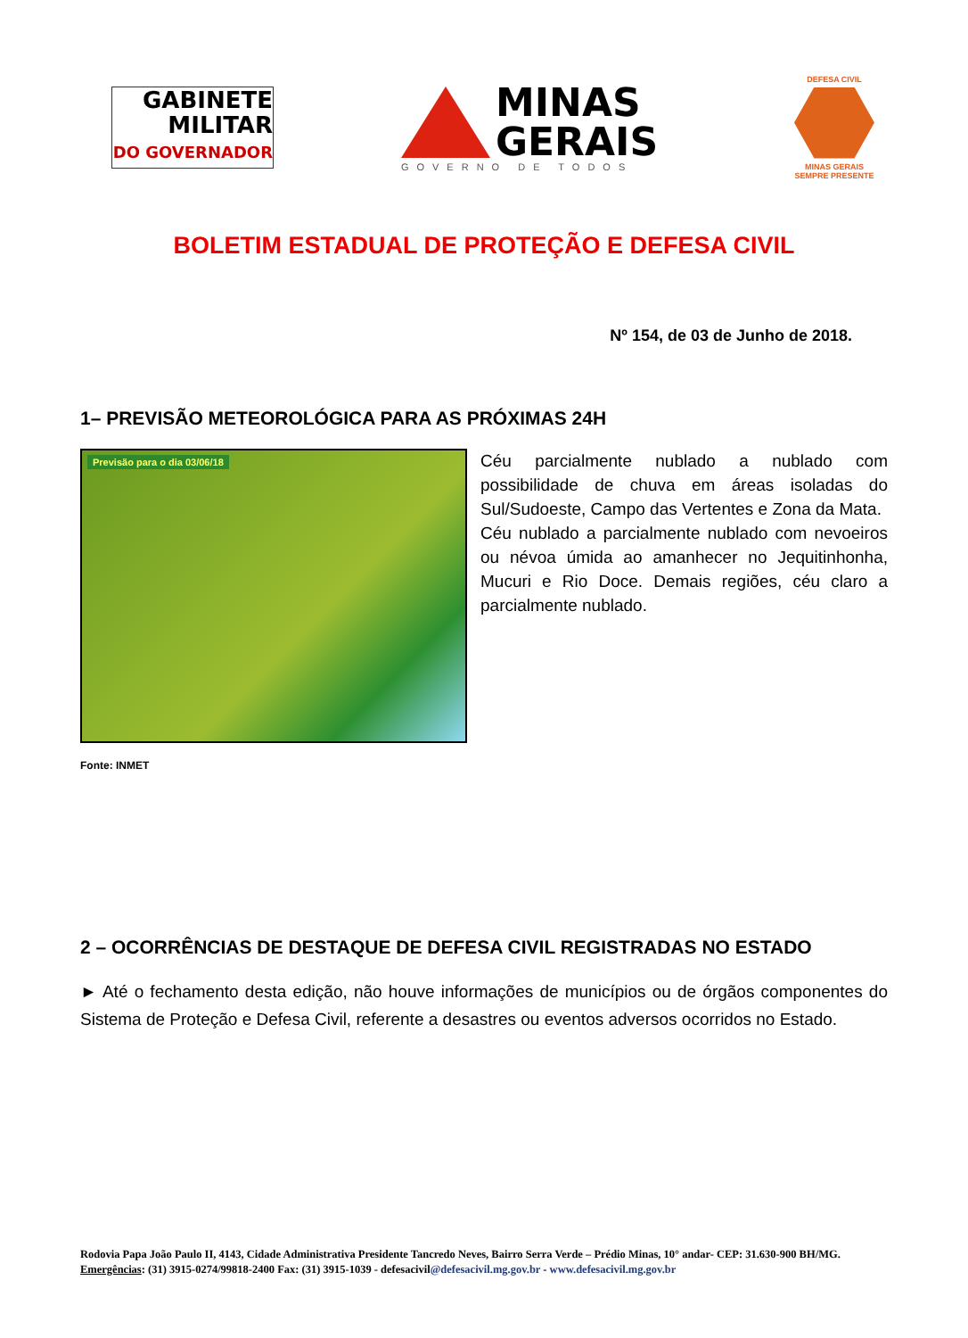GABINETE
MILITAR
DO GOVERNADOR
MINAS
GERAIS
GOVERNO DE TODOS
DEFESA CIVIL
MINAS GERAIS
SEMPRE PRESENTE
BOLETIM ESTADUAL DE PROTEÇÃO E DEFESA CIVIL
Nº 154, de 03 de Junho de 2018.
1– PREVISÃO METEOROLÓGICA PARA AS PRÓXIMAS 24H
Previsão para o dia 03/06/18
Céu parcialmente nublado a nublado com possibilidade de chuva em áreas isoladas do Sul/Sudoeste, Campo das Vertentes e Zona da Mata.
Céu nublado a parcialmente nublado com nevoeiros ou névoa úmida ao amanhecer no Jequitinhonha, Mucuri e Rio Doce. Demais regiões, céu claro a parcialmente nublado.
Fonte: INMET
2 – OCORRÊNCIAS DE DESTAQUE DE DEFESA CIVIL REGISTRADAS NO ESTADO
► Até o fechamento desta edição, não houve informações de municípios ou de órgãos componentes do Sistema de Proteção e Defesa Civil, referente a desastres ou eventos adversos ocorridos no Estado.
Rodovia Papa João Paulo II, 4143, Cidade Administrativa Presidente Tancredo Neves, Bairro Serra Verde – Prédio Minas, 10° andar- CEP: 31.630-900 BH/MG. Emergências: (31) 3915-0274/99818-2400 Fax: (31) 3915-1039 - defesacivil@defesacivil.mg.gov.br - www.defesacivil.mg.gov.br